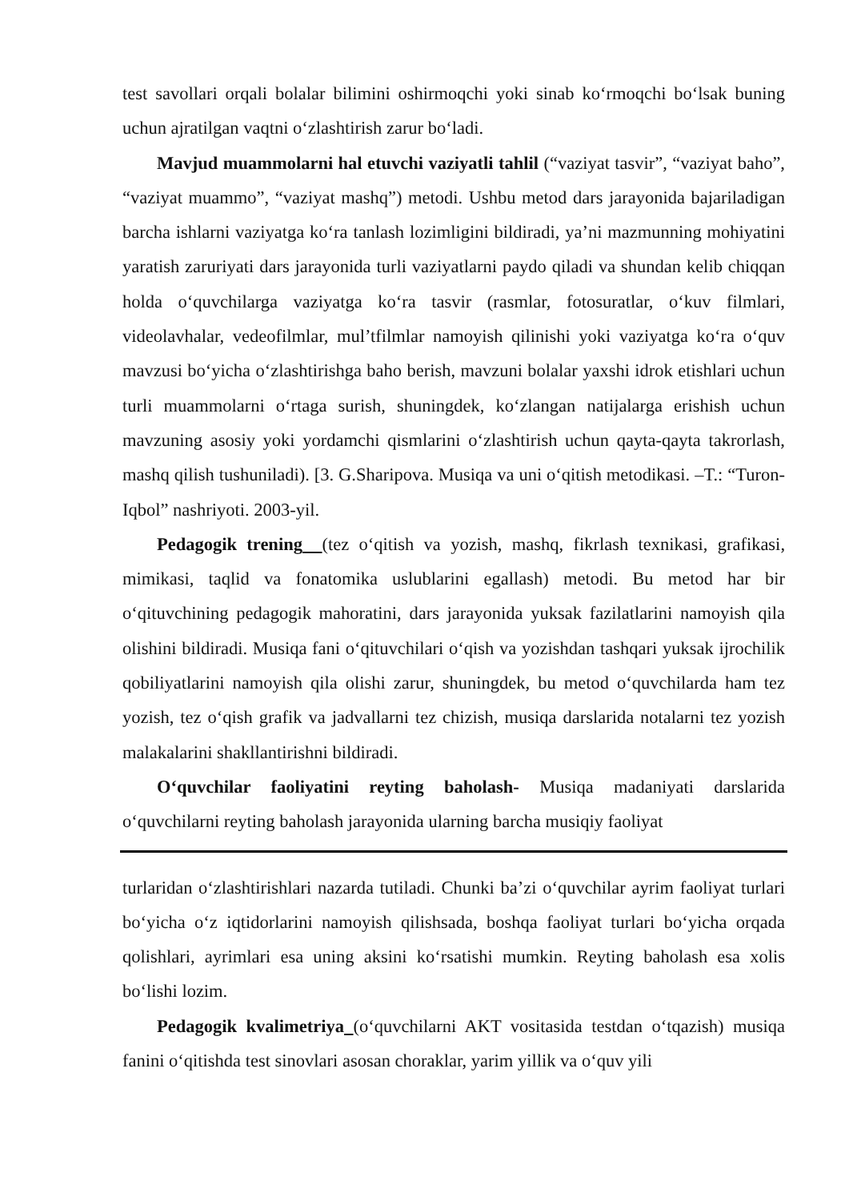test savollari orqali bolalar bilimini oshirmoqchi yoki sinab ko‘rmoqchi bo‘lsak buning uchun ajratilgan vaqtni o‘zlashtirish zarur bo‘ladi.
Mavjud muammolarni hal etuvchi vaziyatli tahlil (“vaziyat tasvir”, “vaziyat baho”, “vaziyat muammo”, “vaziyat mashq”) metodi. Ushbu metod dars jarayonida bajariladigan barcha ishlarni vaziyatga ko‘ra tanlash lozimligini bildiradi, ya’ni mazmunning mohiyatini yaratish zaruriyati dars jarayonida turli vaziyatlarni paydo qiladi va shundan kelib chiqqan holda o‘quvchilarga vaziyatga ko‘ra tasvir (rasmlar, fotosuratlar, o‘kuv filmlari, videolavhalar, vedeofilmlar, mul’tfilmlar namoyish qilinishi yoki vaziyatga ko‘ra o‘quv mavzusi bo‘yicha o‘zlashtirishga baho berish, mavzuni bolalar yaxshi idrok etishlari uchun turli muammolarni o‘rtaga surish, shuningdek, ko‘zlangan natijalarga erishish uchun mavzuning asosiy yoki yordamchi qismlarini o‘zlashtirish uchun qayta-qayta takrorlash, mashq qilish tushuniladi). [3. G.Sharipova. Musiqa va uni o‘qitish metodikasi. –T.: “Turon-Iqbol” nashriyoti. 2003-yil.
Pedagogik trening (tez o‘qitish va yozish, mashq, fikrlash texnikasi, grafikasi, mimikasi, taqlid va fonatomika uslublarini egallash) metodi. Bu metod har bir o‘qituvchining pedagogik mahoratini, dars jarayonida yuksak fazilatlarini namoyish qila olishini bildiradi. Musiqa fani o‘qituvchilari o‘qish va yozishdan tashqari yuksak ijrochilik qobiliyatlarini namoyish qila olishi zarur, shuningdek, bu metod o‘quvchilarda ham tez yozish, tez o‘qish grafik va jadvallarni tez chizish, musiqa darslarida notalarni tez yozish malakalarini shakllantirishni bildiradi.
O‘quvchilar faoliyatini reyting baholash- Musiqa madaniyati darslarida o‘quvchilarni reyting baholash jarayonida ularning barcha musiqiy faoliyat
turlaridan o‘zlashtirishlari nazarda tutiladi. Chunki ba’zi o‘quvchilar ayrim faoliyat turlari bo‘yicha o‘z iqtidorlarini namoyish qilishsada, boshqa faoliyat turlari bo‘yicha orqada qolishlari, ayrimlari esa uning aksini ko‘rsatishi mumkin. Reyting baholash esa xolis bo‘lishi lozim.
Pedagogik kvalimetriya (o‘quvchilarni AKT vositasida testdan o‘tqazish) musiqa fanini o‘qitishda test sinovlari asosan choraklar, yarim yillik va o‘quv yili